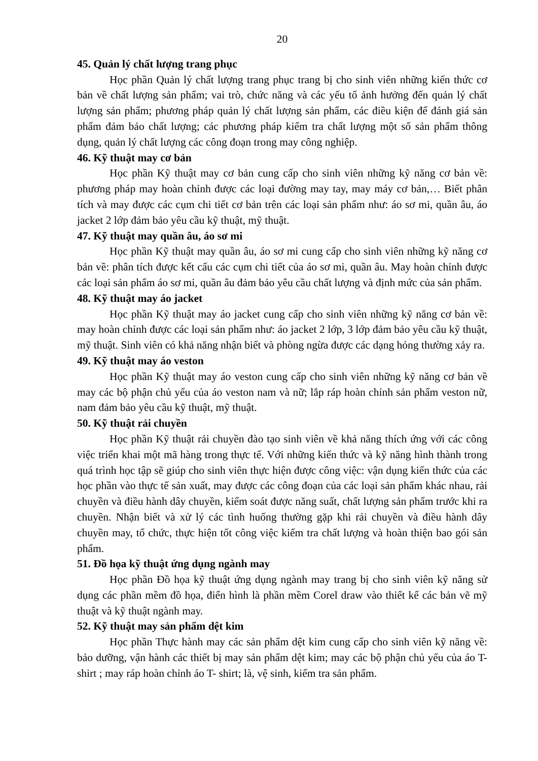20
45. Quản lý chất lượng trang phục
Học phần Quản lý chất lượng trang phục trang bị cho sinh viên những kiến thức cơ bản về chất lượng sản phẩm; vai trò, chức năng và các yếu tố ảnh hưởng đến quản lý chất lượng sản phẩm; phương pháp quản lý chất lượng sản phẩm, các điều kiện để đánh giá sản phẩm đảm bảo chất lượng; các phương pháp kiểm tra chất lượng một số sản phẩm thông dụng, quản lý chất lượng các công đoạn trong may công nghiệp.
46. Kỹ thuật may cơ bản
Học phần Kỹ thuật may cơ bản cung cấp cho sinh viên những kỹ năng cơ bản về: phương pháp may hoàn chỉnh được các loại đường may tay, may máy cơ bản,… Biết phân tích và may được các cụm chi tiết cơ bản trên các loại sản phẩm như: áo sơ mi, quần âu, áo jacket 2 lớp đảm bảo yêu cầu kỹ thuật, mỹ thuật.
47. Kỹ thuật may quần âu, áo sơ mi
Học phần Kỹ thuật may quần âu, áo sơ mi cung cấp cho sinh viên những kỹ năng cơ bản về: phân tích được kết cấu các cụm chi tiết của áo sơ mi, quần âu. May hoàn chỉnh được các loại sản phẩm áo sơ mi, quần âu đảm bảo yêu cầu chất lượng và định mức của sản phẩm.
48. Kỹ thuật may áo jacket
Học phần Kỹ thuật may áo jacket cung cấp cho sinh viên những kỹ năng cơ bản về: may hoàn chỉnh được các loại sản phẩm như: áo jacket 2 lớp, 3 lớp đảm bảo yêu cầu kỹ thuật, mỹ thuật. Sinh viên có khả năng nhận biết và phòng ngừa được các dạng hỏng thường xảy ra.
49. Kỹ thuật may áo veston
Học phần Kỹ thuật may áo veston cung cấp cho sinh viên những kỹ năng cơ bản về may các bộ phận chủ yếu của áo veston nam và nữ; lắp ráp hoàn chỉnh sản phẩm veston nữ, nam đảm bảo yêu cầu kỹ thuật, mỹ thuật.
50. Kỹ thuật rải chuyền
Học phần Kỹ thuật rải chuyền đào tạo sinh viên về khả năng thích ứng với các công việc triển khai một mã hàng trong thực tế. Với những kiến thức và kỹ năng hình thành trong quá trình học tập sẽ giúp cho sinh viên thực hiện được công việc: vận dụng kiến thức của các học phần vào thực tế sản xuất, may được các công đoạn của các loại sản phẩm khác nhau, rải chuyền và điều hành dây chuyền, kiểm soát được năng suất, chất lượng sản phẩm trước khi ra chuyền. Nhận biết và xử lý các tình huống thường gặp khi rải chuyền và điều hành dây chuyền may, tổ chức, thực hiện tốt công việc kiểm tra chất lượng và hoàn thiện bao gói sản phẩm.
51. Đồ họa kỹ thuật ứng dụng ngành may
Học phần Đồ họa kỹ thuật ứng dụng ngành may trang bị cho sinh viên kỹ năng sử dụng các phần mềm đồ họa, điển hình là phần mềm Corel draw vào thiết kế các bản vẽ mỹ thuật và kỹ thuật ngành may.
52. Kỹ thuật may sản phẩm dệt kim
Học phần Thực hành may các sản phẩm dệt kim cung cấp cho sinh viên kỹ năng về: bảo dưỡng, vận hành các thiết bị may sản phẩm dệt kim; may các bộ phận chủ yếu của áo T- shirt ; may ráp hoàn chỉnh áo T- shirt; là, vệ sinh, kiểm tra sản phẩm.